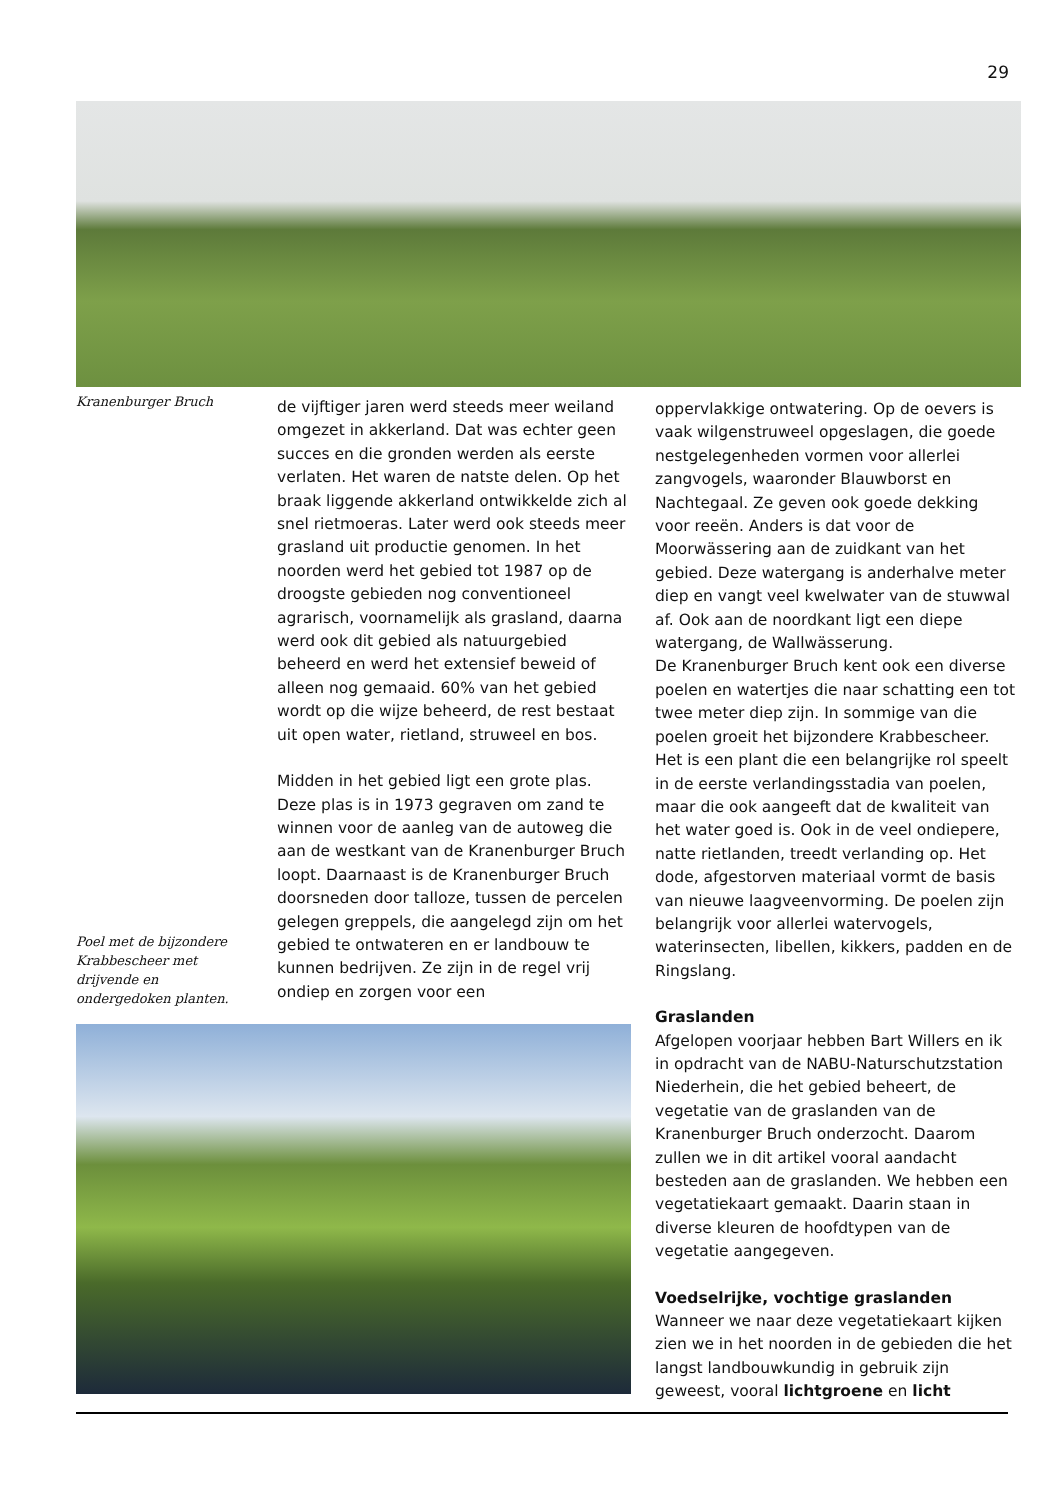29
Kranenburger Bruch
de vijftiger jaren werd steeds meer weiland omgezet in akkerland. Dat was echter geen succes en die gronden werden als eerste verlaten. Het waren de natste delen. Op het braak liggende akkerland ontwikkelde zich al snel rietmoeras. Later werd ook steeds meer grasland uit productie genomen. In het noorden werd het gebied tot 1987 op de droogste gebieden nog conventioneel agrarisch, voornamelijk als grasland, daarna werd ook dit gebied als natuurgebied beheerd en werd het extensief beweid of alleen nog gemaaid. 60% van het gebied wordt op die wijze beheerd, de rest bestaat uit open water, rietland, struweel en bos.
Midden in het gebied ligt een grote plas. Deze plas is in 1973 gegraven om zand te winnen voor de aanleg van de autoweg die aan de westkant van de Kranenburger Bruch loopt. Daarnaast is de Kranenburger Bruch doorsneden door talloze, tussen de percelen gelegen greppels, die aangelegd zijn om het gebied te ontwateren en er landbouw te kunnen bedrijven. Ze zijn in de regel vrij ondiep en zorgen voor een
Poel met de bijzondere Krab­bescheer met drijvende en ondergedoken planten.
oppervlakkige ontwatering. Op de oevers is vaak wilgenstruweel opgeslagen, die goede nestgelegenheden vormen voor allerlei zangvogels, waaronder Blauwborst en Nachtegaal. Ze geven ook goede dekking voor reeën. Anders is dat voor de Moorwässering aan de zuidkant van het gebied. Deze watergang is anderhalve meter diep en vangt veel kwelwater van de stuwwal af. Ook aan de noordkant ligt een diepe watergang, de Wallwässerung.
De Kranenburger Bruch kent ook een diverse poelen en watertjes die naar schatting een tot twee meter diep zijn. In sommige van die poelen groeit het bijzondere Krabbescheer. Het is een plant die een belangrijke rol speelt in de eerste verlandingsstadia van poelen, maar die ook aangeeft dat de kwaliteit van het water goed is. Ook in de veel ondiepere, natte rietlanden, treedt verlanding op. Het dode, afgestorven materiaal vormt de basis van nieuwe laagveenvorming. De poelen zijn belangrijk voor allerlei watervogels, waterinsecten, libellen, kikkers, padden en de Ringslang.
Graslanden
Afgelopen voorjaar hebben Bart Willers en ik in opdracht van de NABU-Naturschutzstation Niederhein, die het gebied beheert, de vegetatie van de graslanden van de Kranenburger Bruch onderzocht. Daarom zullen we in dit artikel vooral aandacht besteden aan de graslanden. We hebben een vegetatiekaart gemaakt. Daarin staan in diverse kleuren de hoofdtypen van de vegetatie aangegeven.
Voedselrijke, vochtige graslanden
Wanneer we naar deze vegetatiekaart kijken zien we in het noorden in de gebieden die het langst landbouwkundig in gebruik zijn geweest, vooral lichtgroene en licht